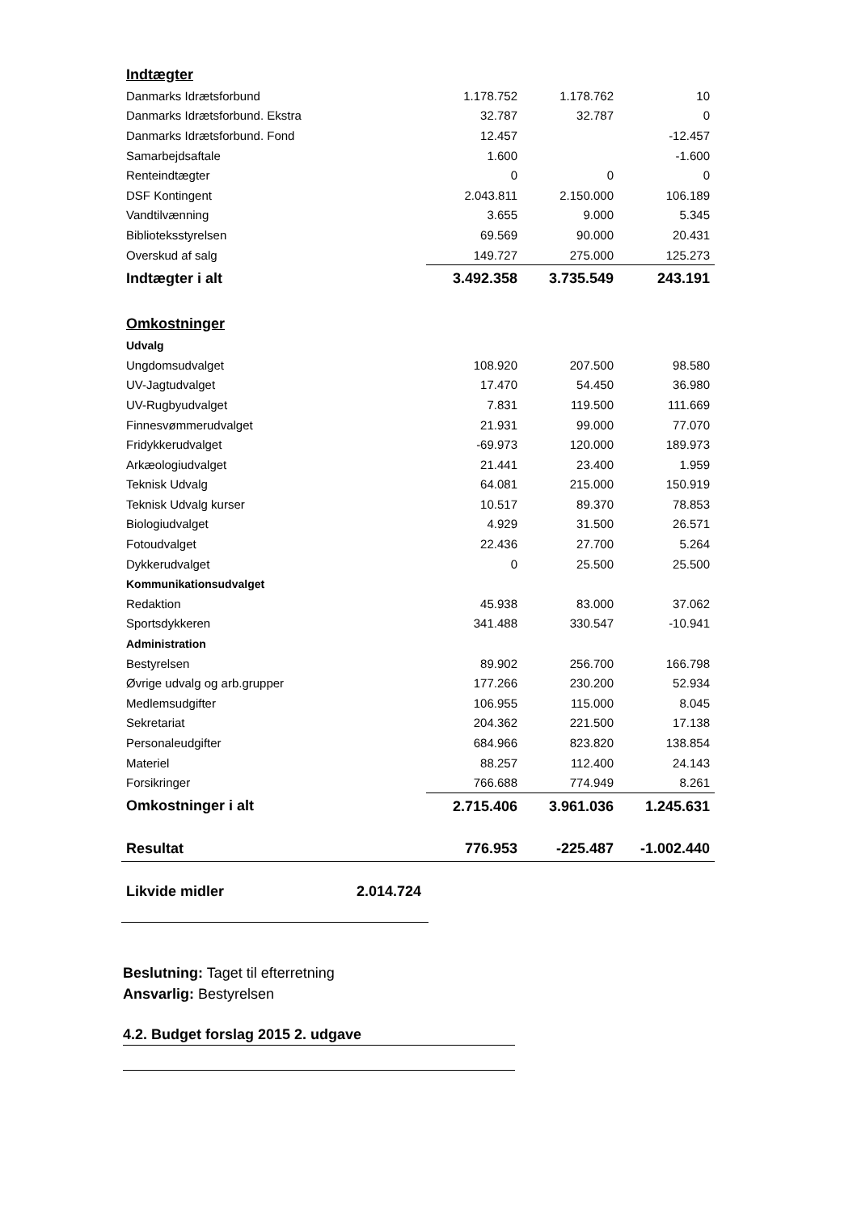| Indtægter | | | |
| Danmarks Idrætsforbund | 1.178.752 | 1.178.762 | 10 |
| Danmarks Idrætsforbund. Ekstra | 32.787 | 32.787 | 0 |
| Danmarks Idrætsforbund. Fond | 12.457 | | -12.457 |
| Samarbejdsaftale | 1.600 | | -1.600 |
| Renteindtægter | 0 | 0 | 0 |
| DSF Kontingent | 2.043.811 | 2.150.000 | 106.189 |
| Vandtilvænning | 3.655 | 9.000 | 5.345 |
| Biblioteksstyrelsen | 69.569 | 90.000 | 20.431 |
| Overskud af salg | 149.727 | 275.000 | 125.273 |
| Indtægter i alt | 3.492.358 | 3.735.549 | 243.191 |
| Omkostninger | | | |
| Udvalg | | | |
| Ungdomsudvalget | 108.920 | 207.500 | 98.580 |
| UV-Jagtudvalget | 17.470 | 54.450 | 36.980 |
| UV-Rugbyudvalget | 7.831 | 119.500 | 111.669 |
| Finnesvømmerudvalget | 21.931 | 99.000 | 77.070 |
| Fridykkerudvalget | -69.973 | 120.000 | 189.973 |
| Arkæologiudvalget | 21.441 | 23.400 | 1.959 |
| Teknisk Udvalg | 64.081 | 215.000 | 150.919 |
| Teknisk Udvalg kurser | 10.517 | 89.370 | 78.853 |
| Biologiudvalget | 4.929 | 31.500 | 26.571 |
| Fotoudvalget | 22.436 | 27.700 | 5.264 |
| Dykkerudvalget | 0 | 25.500 | 25.500 |
| Kommunikationsudvalget | | | |
| Redaktion | 45.938 | 83.000 | 37.062 |
| Sportsdykkeren | 341.488 | 330.547 | -10.941 |
| Administration | | | |
| Bestyrelsen | 89.902 | 256.700 | 166.798 |
| Øvrige udvalg og arb.grupper | 177.266 | 230.200 | 52.934 |
| Medlemsudgifter | 106.955 | 115.000 | 8.045 |
| Sekretariat | 204.362 | 221.500 | 17.138 |
| Personaleudgifter | 684.966 | 823.820 | 138.854 |
| Materiel | 88.257 | 112.400 | 24.143 |
| Forsikringer | 766.688 | 774.949 | 8.261 |
| Omkostninger i alt | 2.715.406 | 3.961.036 | 1.245.631 |
| Resultat | 776.953 | -225.487 | -1.002.440 |
| Likvide midler 2.014.724 | | | |
Beslutning: Taget til efterretning
Ansvarlig: Bestyrelsen
4.2. Budget forslag 2015 2. udgave